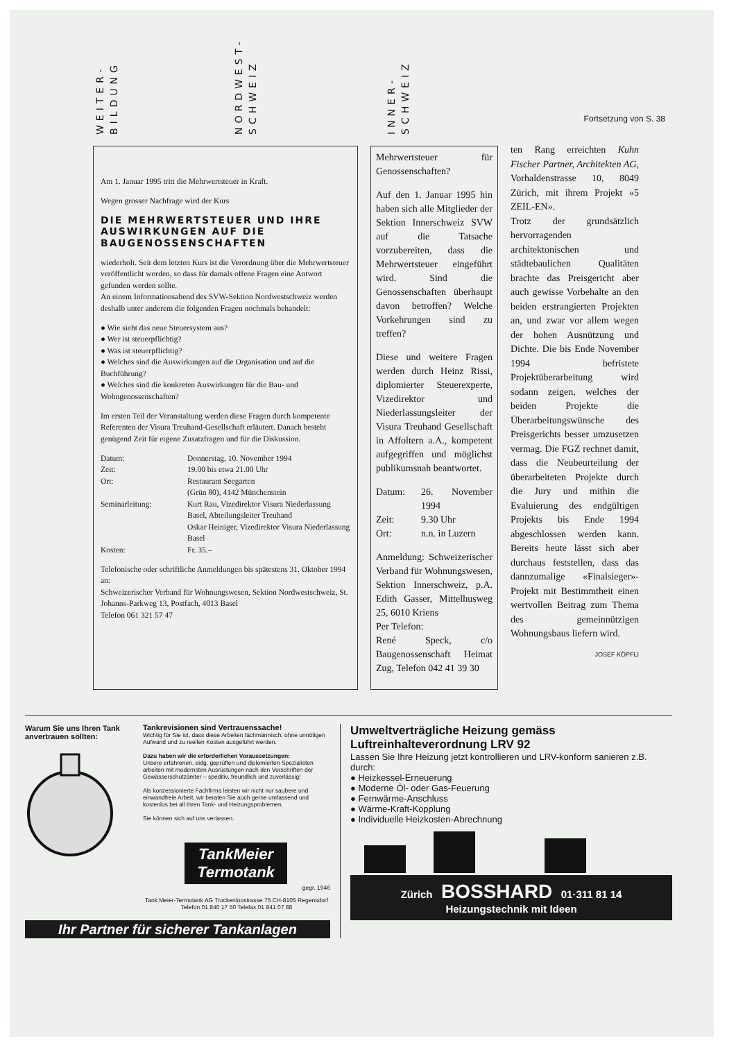WEITER-
BILDUNG
NORDWEST-
SCHWEIZ
INNER-
SCHWEIZ
Fortsetzung von S. 38
Am 1. Januar 1995 tritt die Mehrwertsteuer in Kraft.
Wegen grosser Nachfrage wird der Kurs
DIE MEHRWERTSTEUER UND IHRE AUSWIRKUNGEN AUF DIE BAUGENOSSENSCHAFTEN
wiederholt. Seit dem letzten Kurs ist die Verordnung über die Mehrwertsteuer veröffentlicht worden, so dass für damals offene Fragen eine Antwort gefunden werden sollte.
An einem Informationsabend des SVW-Sektion Nordwestschweiz werden deshalb unter anderem die folgenden Fragen nochmals behandelt:
● Wie sieht das neue Steuersystem aus?
● Wer ist steuerpflichtig?
● Was ist steuerpflichtig?
● Welches sind die Auswirkungen auf die Organisation und auf die Buchführung?
● Welches sind die konkreten Auswirkungen für die Bau- und Wohngenossenschaften?
Im ersten Teil der Veranstaltung werden diese Fragen durch kompetente Referenten der Visura Treuhand-Gesellschaft erläutert. Danach besteht genügend Zeit für eigene Zusatzfragen und für die Diskussion.
| Datum: | Donnerstag, 10. November 1994 |
| Zeit: | 19.00 bis etwa 21.00 Uhr |
| Ort: | Restaurant Seegarten (Grün 80), 4142 Münchenstein |
| Seminarleitung: | Kurt Rau, Vizedirektor Visura Niederlassung Basel, Abteilungsleiter Treuhand Oskar Heiniger, Vizedirektor Visura Niederlassung Basel |
| Kosten: | Fr. 35.– |
Telefonische oder schriftliche Anmeldungen bis spätestens 31. Oktober 1994 an:
Schweizerischer Verband für Wohnungswesen, Sektion Nordwestschweiz, St. Johanns-Parkweg 13, Postfach, 4013 Basel
Telefon 061 321 57 47
Mehrwertsteuer für Genossenschaften?
Auf den 1. Januar 1995 hin haben sich alle Mitglieder der Sektion Innerschweiz SVW auf die Tatsache vorzubereiten, dass die Mehrwertsteuer eingeführt wird. Sind die Genossenschaften überhaupt davon betroffen? Welche Vorkehrungen sind zu treffen?
Diese und weitere Fragen werden durch Heinz Rissi, diplomierter Steuerexperte, Vizedirektor und Niederlassungsleiter der Visura Treuhand Gesellschaft in Affoltern a.A., kompetent aufgegriffen und möglichst publikumsnah beantwortet.
| Datum: | 26. November 1994 |
| Zeit: | 9.30 Uhr |
| Ort: | n.n. in Luzern |
Anmeldung: Schweizerischer Verband für Wohnungswesen, Sektion Innerschweiz, p.A. Edith Gasser, Mittelhusweg 25, 6010 Kriens
Per Telefon:
René Speck, c/o Baugenossenschaft Heimat Zug, Telefon 042 41 39 30
ten Rang erreichten Kuhn Fischer Partner, Architekten AG, Vorhaldenstrasse 10, 8049 Zürich, mit ihrem Projekt «5 ZEIL-EN».
Trotz der grundsätzlich hervorragenden architektonischen und städtebaulichen Qualitäten brachte das Preisgericht aber auch gewisse Vorbehalte an den beiden erstrangierten Projekten an, und zwar vor allem wegen der hohen Ausnützung und Dichte. Die bis Ende November 1994 befristete Projektüberarbeitung wird sodann zeigen, welches der beiden Projekte die Überarbeitungswünsche des Preisgerichts besser umzusetzen vermag. Die FGZ rechnet damit, dass die Neubeurteilung der überarbeiteten Projekte durch die Jury und mithin die Evaluierung des endgültigen Projekts bis Ende 1994 abgeschlossen werden kann. Bereits heute lässt sich aber durchaus feststellen, dass das dannzumalige «Finalsieger»-Projekt mit Bestimmtheit einen wertvollen Beitrag zum Thema des gemeinnützigen Wohnungsbaus liefern wird.
JOSEF KÖPFLI
Warum Sie uns Ihren Tank anvertrauen sollten:
Tankrevisionen sind Vertrauenssache!
Wichtig für Sie ist, dass diese Arbeiten fachmännisch, ohne unnötigen Aufwand und zu reellen Kosten ausgeführt werden.
Dazu haben wir die erforderlichen Voraussetzungen:
Unsere erfahrenen, eidg. geprüften und diplomierten Spezialisten arbeiten mit modernsten Ausrüstungen nach den Vorschriften der Gewässerschutzämter – speditiv, freundlich und zuverlässig!
Als konzessionierte Fachfirma leisten wir nicht nur saubere und einwandfreie Arbeit, wir beraten Sie auch gerne umfassend und kostenlos bei all Ihren Tank- und Heizungsproblemen.
Sie können sich auf uns verlassen.
TankMeier
Termotank
gegr. 1946
Tank Meier-Termotank AG Trockenloostrasse 75 CH-8105 Regensdorf
Telefon 01 840 17 50 Telefax 01 841 07 88
Ihr Partner für sicherer Tankanlagen
Umweltverträgliche Heizung gemäss Luftreinhalteverordnung LRV 92
Lassen Sie Ihre Heizung jetzt kontrollieren und LRV-konform sanieren z.B. durch:
● Heizkessel-Erneuerung
● Moderne Öl- oder Gas-Feuerung
● Fernwärme-Anschluss
● Wärme-Kraft-Kopplung
● Individuelle Heizkosten-Abrechnung
Zürich BOSSHARD 01·311 81 14
Heizungstechnik mit Ideen